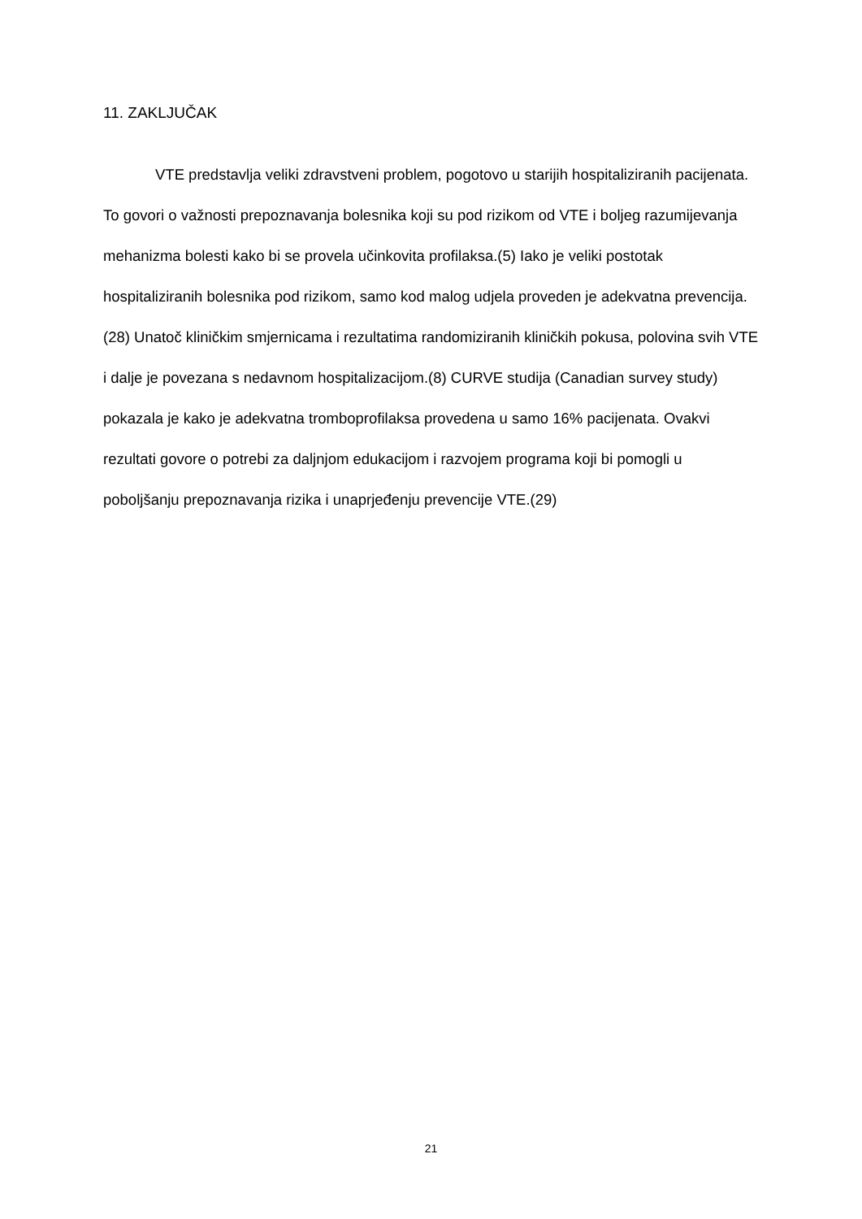11. ZAKLJUČAK
VTE predstavlja veliki zdravstveni problem, pogotovo u starijih hospitaliziranih pacijenata. To govori o važnosti prepoznavanja bolesnika koji su pod rizikom od VTE i boljeg razumijevanja mehanizma bolesti kako bi se provela učinkovita profilaksa.(5) Iako je veliki postotak hospitaliziranih bolesnika pod rizikom, samo kod malog udjela proveden je adekvatna prevencija.(28) Unatoč kliničkim smjernicama i rezultatima randomiziranih kliničkih pokusa, polovina svih VTE i dalje je povezana s nedavnom hospitalizacijom.(8) CURVE studija (Canadian survey study) pokazala je kako je adekvatna tromboprofilaksa provedena u samo 16% pacijenata. Ovakvi rezultati govore o potrebi za daljnjom edukacijom i razvojem programa koji bi pomogli u poboljšanju prepoznavanja rizika i unaprjeđenju prevencije VTE.(29)
21